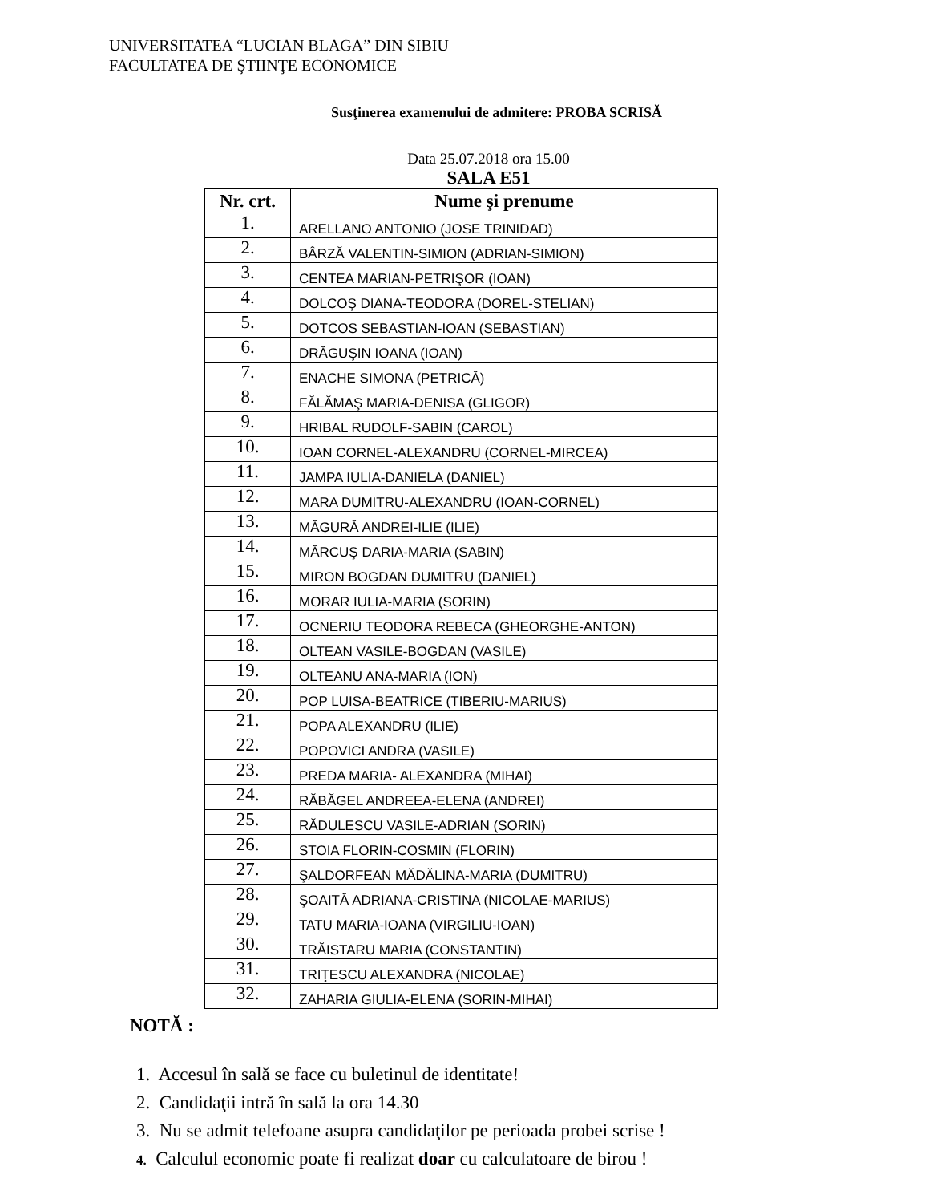UNIVERSITATEA “LUCIAN BLAGA” DIN SIBIU
FACULTATEA DE ŞTIINŢE ECONOMICE
Susţinerea examenului de admitere: PROBA SCRISĂ
Data 25.07.2018 ora 15.00
SALA E51
| Nr. crt. | Nume şi prenume |
| --- | --- |
| 1. | ARELLANO ANTONIO (JOSE TRINIDAD) |
| 2. | BÂRZĂ VALENTIN-SIMION (ADRIAN-SIMION) |
| 3. | CENTEA MARIAN-PETRIŞOR (IOAN) |
| 4. | DOLCOŞ DIANA-TEODORA (DOREL-STELIAN) |
| 5. | DOTCOS SEBASTIAN-IOAN (SEBASTIAN) |
| 6. | DRĂGUŞIN IOANA (IOAN) |
| 7. | ENACHE SIMONA (PETRICĂ) |
| 8. | FĂLĂMAŞ MARIA-DENISA (GLIGOR) |
| 9. | HRIBAL RUDOLF-SABIN (CAROL) |
| 10. | IOAN CORNEL-ALEXANDRU (CORNEL-MIRCEA) |
| 11. | JAMPA IULIA-DANIELA (DANIEL) |
| 12. | MARA DUMITRU-ALEXANDRU (IOAN-CORNEL) |
| 13. | MĂGURĂ ANDREI-ILIE (ILIE) |
| 14. | MĂRCUŞ DARIA-MARIA (SABIN) |
| 15. | MIRON BOGDAN DUMITRU (DANIEL) |
| 16. | MORAR IULIA-MARIA (SORIN) |
| 17. | OCNERIU TEODORA REBECA (GHEORGHE-ANTON) |
| 18. | OLTEAN VASILE-BOGDAN (VASILE) |
| 19. | OLTEANU ANA-MARIA (ION) |
| 20. | POP LUISA-BEATRICE (TIBERIU-MARIUS) |
| 21. | POPA ALEXANDRU (ILIE) |
| 22. | POPOVICI ANDRA (VASILE) |
| 23. | PREDA MARIA- ALEXANDRA (MIHAI) |
| 24. | RĂBĂGEL ANDREEA-ELENA (ANDREI) |
| 25. | RĂDULESCU VASILE-ADRIAN (SORIN) |
| 26. | STOIA FLORIN-COSMIN (FLORIN) |
| 27. | ŞALDORFEAN MĂDĂLINA-MARIA (DUMITRU) |
| 28. | ŞOAITĂ ADRIANA-CRISTINA (NICOLAE-MARIUS) |
| 29. | TATU MARIA-IOANA (VIRGILIU-IOAN) |
| 30. | TRĂISTARU MARIA (CONSTANTIN) |
| 31. | TRIŢESCU ALEXANDRA (NICOLAE) |
| 32. | ZAHARIA GIULIA-ELENA (SORIN-MIHAI) |
NOTĂ :
1. Accesul în sală se face cu buletinul de identitate!
2. Candidaţii intră în sală la ora 14.30
3. Nu se admit telefoane asupra candidaţilor pe perioada probei scrise !
4. Calculul economic poate fi realizat doar cu calculatoare de birou !